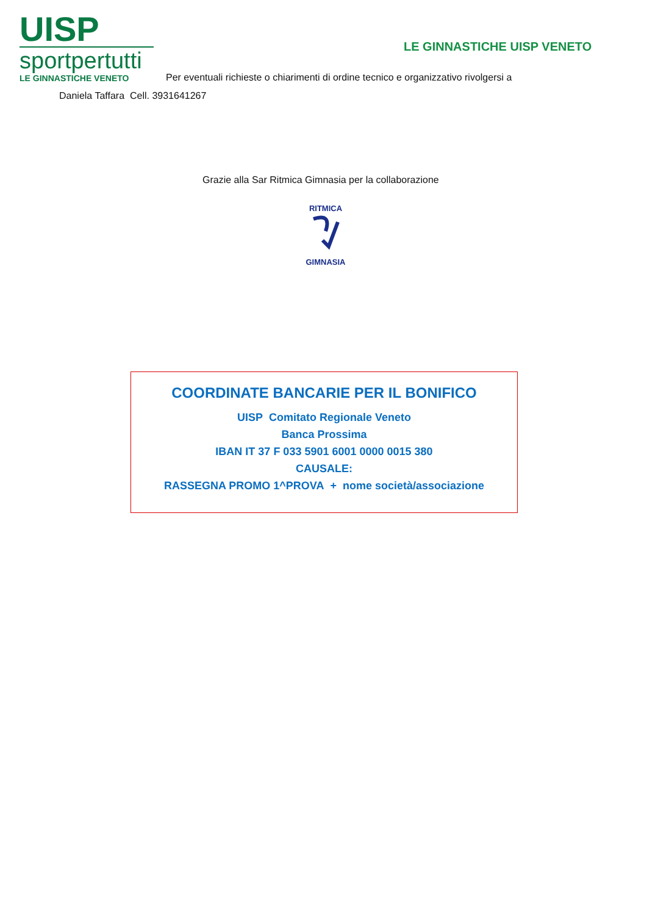UISP
sportpertutti
LE GINNASTICHE VENETO
LE GINNASTICHE UISP VENETO
Per eventuali richieste o chiarimenti di ordine tecnico e organizzativo rivolgersi a
Daniela Taffara Cell. 3931641267
Grazie alla Sar Ritmica Gimnasia per la collaborazione
RITMICA
GIMNASIA
COORDINATE BANCARIE PER IL BONIFICO
UISP Comitato Regionale Veneto
Banca Prossima
IBAN IT 37 F 033 5901 6001 0000 0015 380
CAUSALE:
RASSEGNA PROMO 1^PROVA + nome società/associazione